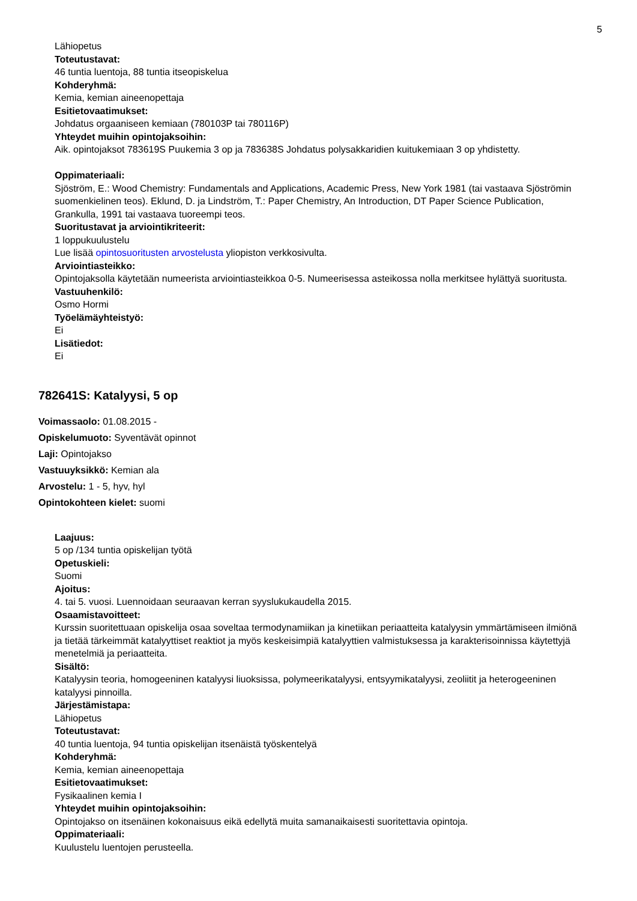5
Lähiopetus
Toteutustavat:
46 tuntia luentoja, 88 tuntia itseopiskelua
Kohderyhmä:
Kemia, kemian aineenopettaja
Esitietovaatimukset:
Johdatus orgaaniseen kemiaan (780103P tai 780116P)
Yhteydet muihin opintojaksoihin:
Aik. opintojaksot 783619S Puukemia 3 op ja 783638S Johdatus polysakkaridien kuitukemiaan 3 op yhdistetty.
Oppimateriaali:
Sjöström, E.: Wood Chemistry: Fundamentals and Applications, Academic Press, New York 1981 (tai vastaava Sjöströmin suomenkielinen teos). Eklund, D. ja Lindström, T.: Paper Chemistry, An Introduction, DT Paper Science Publication, Grankulla, 1991 tai vastaava tuoreempi teos.
Suoritustavat ja arviointikriteerit:
1 loppukuulustelu
Lue lisää opintosuoritusten arvostelusta yliopiston verkkosivulta.
Arviointiasteikko:
Opintojaksolla käytetään numeerista arviointiasteikkoa 0-5. Numeerisessa asteikossa nolla merkitsee hylättyä suoritusta.
Vastuuhenkilö:
Osmo Hormi
Työelämäyhteistyö:
Ei
Lisätiedot:
Ei
782641S: Katalyysi, 5 op
Voimassaolo: 01.08.2015 -
Opiskelumuoto: Syventävät opinnot
Laji: Opintojakso
Vastuuyksikkö: Kemian ala
Arvostelu: 1 - 5, hyv, hyl
Opintokohteen kielet: suomi
Laajuus:
5 op /134 tuntia opiskelijan työtä
Opetuskieli:
Suomi
Ajoitus:
4. tai 5. vuosi. Luennoidaan seuraavan kerran syyslukukaudella 2015.
Osaamistavoitteet:
Kurssin suoritettuaan opiskelija osaa soveltaa termodynamiikan ja kinetiikan periaatteita katalyysin ymmärtämiseen ilmiönä ja tietää tärkeimmät katalyyttiset reaktiot ja myös keskeisimpiä katalyyttien valmistuksessa ja karakterisoinnissa käytettyjä menetelmiä ja periaatteita.
Sisältö:
Katalyysin teoria, homogeeninen katalyysi liuoksissa, polymeerikatalyysi, entsyymikatalyysi, zeoliitit ja heterogeeninen katalyysi pinnoilla.
Järjestämistapa:
Lähiopetus
Toteutustavat:
40 tuntia luentoja, 94 tuntia opiskelijan itsenäistä työskentelyä
Kohderyhmä:
Kemia, kemian aineenopettaja
Esitietovaatimukset:
Fysikaalinen kemia I
Yhteydet muihin opintojaksoihin:
Opintojakso on itsenäinen kokonaisuus eikä edellytä muita samanaikaisesti suoritettavia opintoja.
Oppimateriaali:
Kuulustelu luentojen perusteella.